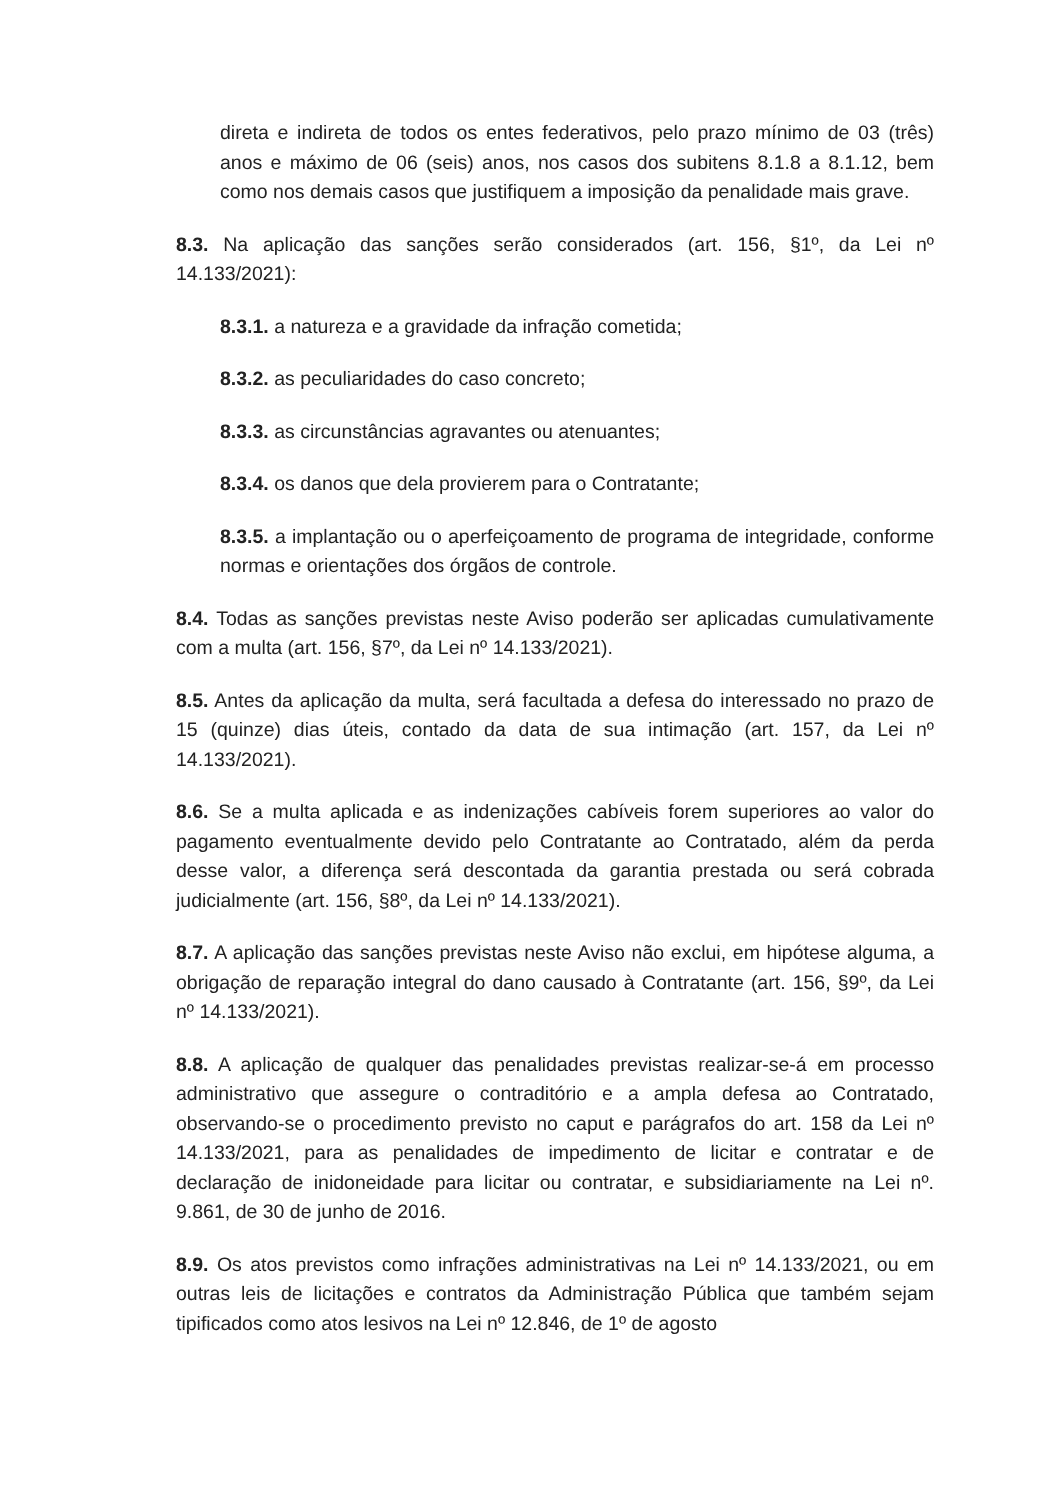direta e indireta de todos os entes federativos, pelo prazo mínimo de 03 (três) anos e máximo de 06 (seis) anos, nos casos dos subitens 8.1.8 a 8.1.12, bem como nos demais casos que justifiquem a imposição da penalidade mais grave.
8.3. Na aplicação das sanções serão considerados (art. 156, §1º, da Lei nº 14.133/2021):
8.3.1. a natureza e a gravidade da infração cometida;
8.3.2. as peculiaridades do caso concreto;
8.3.3. as circunstâncias agravantes ou atenuantes;
8.3.4. os danos que dela provierem para o Contratante;
8.3.5. a implantação ou o aperfeiçoamento de programa de integridade, conforme normas e orientações dos órgãos de controle.
8.4. Todas as sanções previstas neste Aviso poderão ser aplicadas cumulativamente com a multa (art. 156, §7º, da Lei nº 14.133/2021).
8.5. Antes da aplicação da multa, será facultada a defesa do interessado no prazo de 15 (quinze) dias úteis, contado da data de sua intimação (art. 157, da Lei nº 14.133/2021).
8.6. Se a multa aplicada e as indenizações cabíveis forem superiores ao valor do pagamento eventualmente devido pelo Contratante ao Contratado, além da perda desse valor, a diferença será descontada da garantia prestada ou será cobrada judicialmente (art. 156, §8º, da Lei nº 14.133/2021).
8.7. A aplicação das sanções previstas neste Aviso não exclui, em hipótese alguma, a obrigação de reparação integral do dano causado à Contratante (art. 156, §9º, da Lei nº 14.133/2021).
8.8. A aplicação de qualquer das penalidades previstas realizar-se-á em processo administrativo que assegure o contraditório e a ampla defesa ao Contratado, observando-se o procedimento previsto no caput e parágrafos do art. 158 da Lei nº 14.133/2021, para as penalidades de impedimento de licitar e contratar e de declaração de inidoneidade para licitar ou contratar, e subsidiariamente na Lei nº. 9.861, de 30 de junho de 2016.
8.9. Os atos previstos como infrações administrativas na Lei nº 14.133/2021, ou em outras leis de licitações e contratos da Administração Pública que também sejam tipificados como atos lesivos na Lei nº 12.846, de 1º de agosto